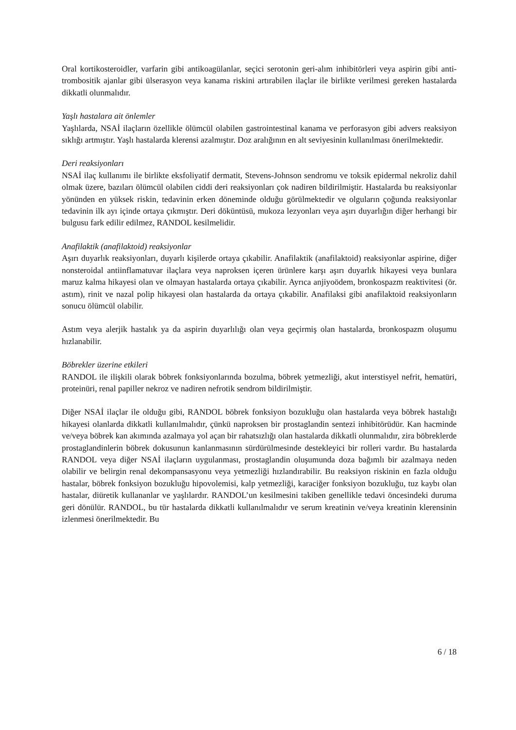Oral kortikosteroidler, varfarin gibi antikoagülanlar, seçici serotonin geri-alım inhibitörleri veya aspirin gibi anti-trombositik ajanlar gibi ülserasyon veya kanama riskini artırabilen ilaçlar ile birlikte verilmesi gereken hastalarda dikkatli olunmalıdır.
Yaşlı hastalara ait önlemler
Yaşlılarda, NSAİ ilaçların özellikle ölümcül olabilen gastrointestinal kanama ve perforasyon gibi advers reaksiyon sıklığı artmıştır. Yaşlı hastalarda klerensi azalmıştır. Doz aralığının en alt seviyesinin kullanılması önerilmektedir.
Deri reaksiyonları
NSAİ ilaç kullanımı ile birlikte eksfoliyatif dermatit, Stevens-Johnson sendromu ve toksik epidermal nekroliz dahil olmak üzere, bazıları ölümcül olabilen ciddi deri reaksiyonları çok nadiren bildirilmiştir. Hastalarda bu reaksiyonlar yönünden en yüksek riskin, tedavinin erken döneminde olduğu görülmektedir ve olguların çoğunda reaksiyonlar tedavinin ilk ayı içinde ortaya çıkmıştır. Deri döküntüsü, mukoza lezyonları veya aşırı duyarlığın diğer herhangi bir bulgusu fark edilir edilmez, RANDOL kesilmelidir.
Anafilaktik (anafilaktoid) reaksiyonlar
Aşırı duyarlık reaksiyonları, duyarlı kişilerde ortaya çıkabilir. Anafilaktik (anafilaktoid) reaksiyonlar aspirine, diğer nonsteroidal antiinflamatuvar ilaçlara veya naproksen içeren ürünlere karşı aşırı duyarlık hikayesi veya bunlara maruz kalma hikayesi olan ve olmayan hastalarda ortaya çıkabilir. Ayrıca anjiyoödem, bronkospazm reaktivitesi (ör. astım), rinit ve nazal polip hikayesi olan hastalarda da ortaya çıkabilir. Anafilaksi gibi anafilaktoid reaksiyonların sonucu ölümcül olabilir.
Astım veya alerjik hastalık ya da aspirin duyarlılığı olan veya geçirmiş olan hastalarda, bronkospazm oluşumu hızlanabilir.
Böbrekler üzerine etkileri
RANDOL ile ilişkili olarak böbrek fonksiyonlarında bozulma, böbrek yetmezliği, akut interstisyel nefrit, hematüri, proteinüri, renal papiller nekroz ve nadiren nefrotik sendrom bildirilmiştir.
Diğer NSAİ ilaçlar ile olduğu gibi, RANDOL böbrek fonksiyon bozukluğu olan hastalarda veya böbrek hastalığı hikayesi olanlarda dikkatli kullanılmalıdır, çünkü naproksen bir prostaglandin sentezi inhibitörüdür. Kan hacminde ve/veya böbrek kan akımında azalmaya yol açan bir rahatsızlığı olan hastalarda dikkatli olunmalıdır, zira böbreklerde prostaglandinlerin böbrek dokusunun kanlanmasının sürdürülmesinde destekleyici bir rolleri vardır. Bu hastalarda RANDOL veya diğer NSAİ ilaçların uygulanması, prostaglandin oluşumunda doza bağımlı bir azalmaya neden olabilir ve belirgin renal dekompansasyonu veya yetmezliği hızlandırabilir. Bu reaksiyon riskinin en fazla olduğu hastalar, böbrek fonksiyon bozukluğu hipovolemisi, kalp yetmezliği, karaciğer fonksiyon bozukluğu, tuz kaybı olan hastalar, diüretik kullananlar ve yaşlılardır. RANDOL’un kesilmesini takiben genellikle tedavi öncesindeki duruma geri dönülür. RANDOL, bu tür hastalarda dikkatli kullanılmalıdır ve serum kreatinin ve/veya kreatinin klerensinin izlenmesi önerilmektedir. Bu
6 / 18